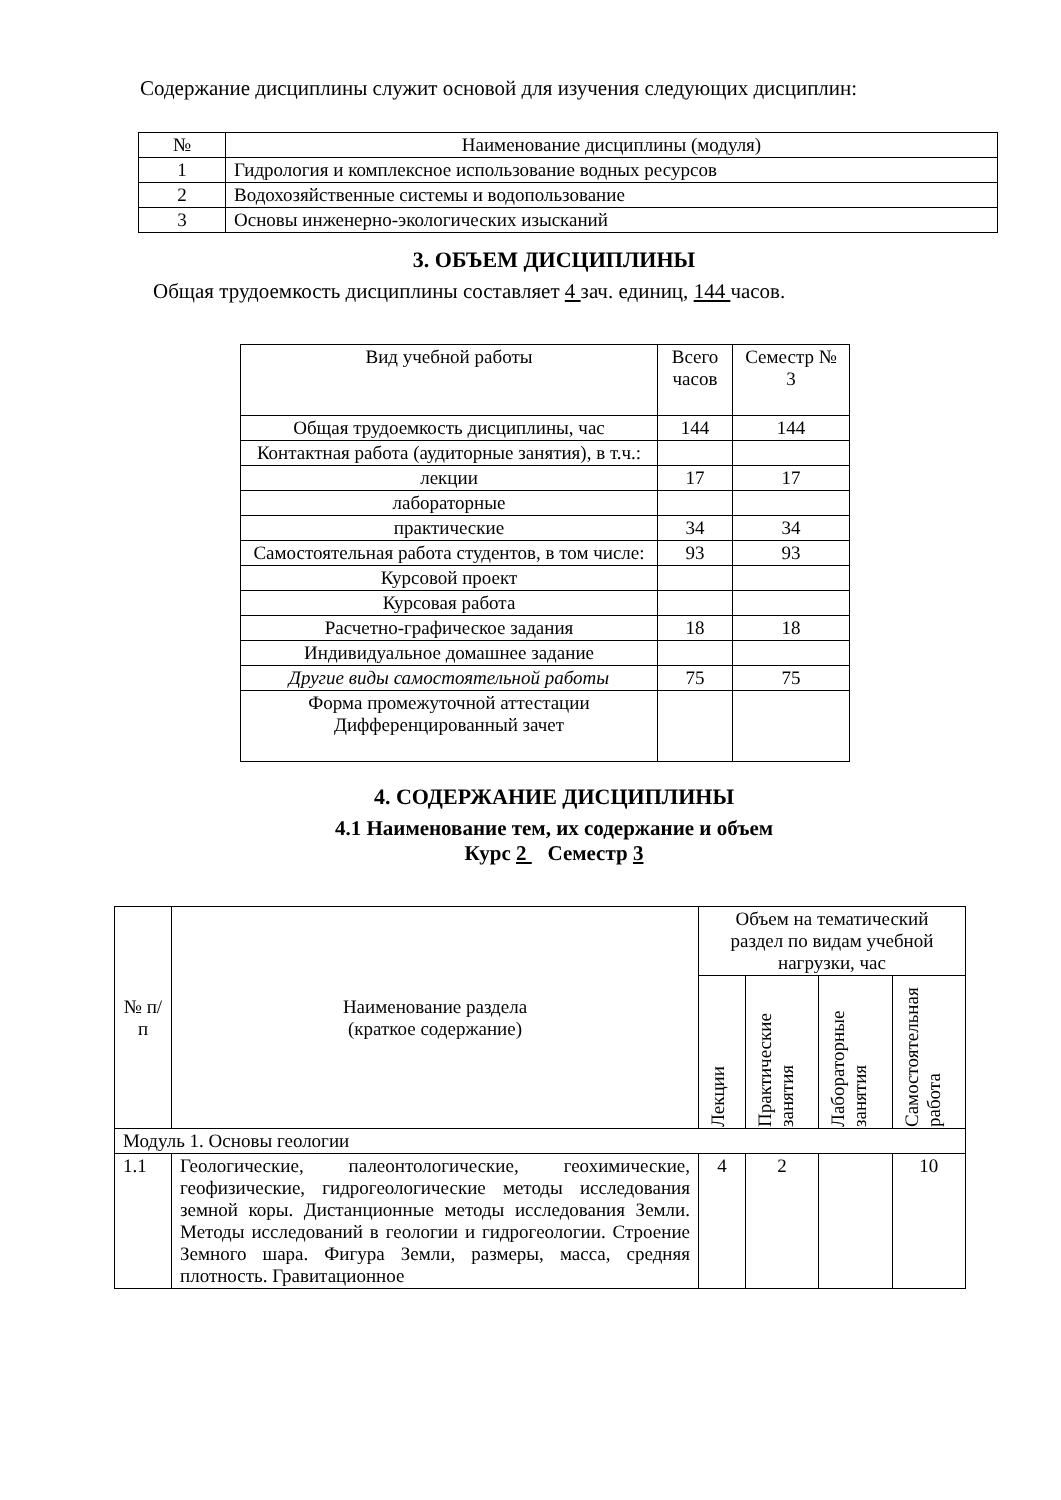Содержание дисциплины служит основой для изучения следующих дисциплин:
| № | Наименование дисциплины (модуля) |
| --- | --- |
| 1 | Гидрология и комплексное использование водных ресурсов |
| 2 | Водохозяйственные системы и водопользование |
| 3 | Основы инженерно-экологических изысканий |
3. ОБЪЕМ ДИСЦИПЛИНЫ
Общая трудоемкость дисциплины составляет 4 зач. единиц, 144 часов.
| Вид учебной работы | Всего часов | Семестр № 3 |
| Общая трудоемкость дисциплины, час | 144 | 144 |
| Контактная работа (аудиторные занятия), в т.ч.: | | |
| лекции | 17 | 17 |
| лабораторные | | |
| практические | 34 | 34 |
| Самостоятельная работа студентов, в том числе: | 93 | 93 |
| Курсовой проект | | |
| Курсовая работа | | |
| Расчетно-графическое задания | 18 | 18 |
| Индивидуальное домашнее задание | | |
| Другие виды самостоятельной работы | 75 | 75 |
| Форма промежуточной аттестации Дифференцированный зачет | | |
4. СОДЕРЖАНИЕ ДИСЦИПЛИНЫ
4.1 Наименование тем, их содержание и объем
Курс 2 Семестр 3
| № п/п | Наименование раздела (краткое содержание) | Объем на тематический раздел по видам учебной нагрузки, час | | | |
| | | Лекции | Практические занятия | Лабораторные занятия | Самостоятельная работа |
| Модуль 1. Основы геологии | | | | | |
| 1.1 | Геологические, палеонтологические, геохимические, геофизические, гидрогеологические методы исследования земной коры. Дистанционные методы исследования Земли. Методы исследований в геологии и гидрогеологии. Строение Земного шара. Фигура Земли, размеры, масса, средняя плотность. Гравитационное | 4 | 2 | | 10 |